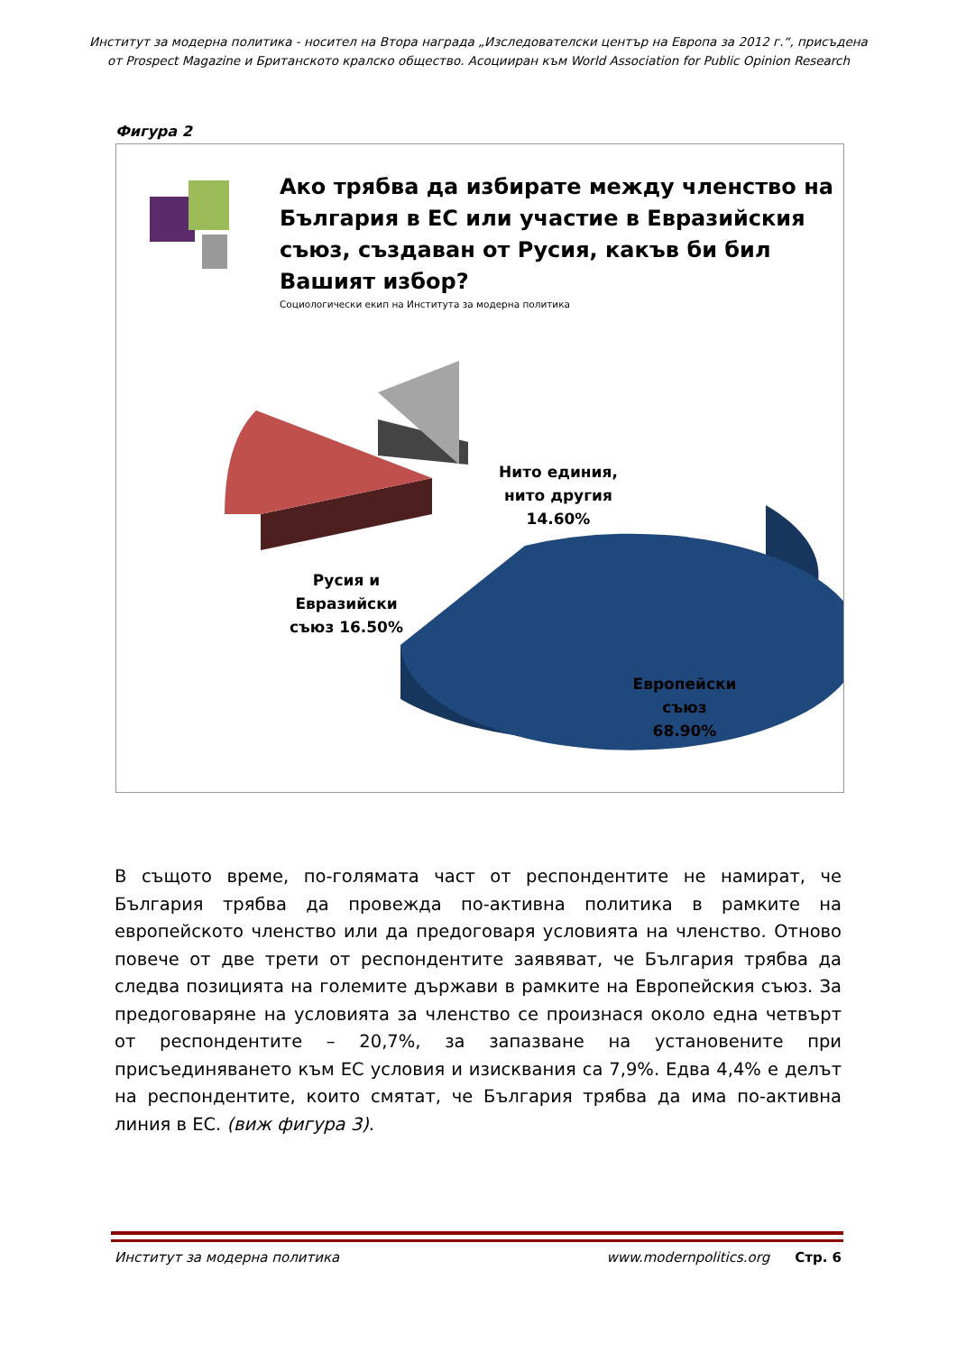Институт за модерна политика - носител на Втора награда „Изследователски център на Европа за 2012 г.“, присъдена от Prospect Magazine и Британското кралско общество. Асоцииран към World Association for Public Opinion Research
Фигура 2
Ако трябва да избирате между членство на България в ЕС или участие в Евразийския съюз, създаван от Русия, какъв би бил Вашият избор?
Социологически екип на Института за модерна политика
Нито единия,
нито другия
14.60%
Русия и
Евразийски
съюз 16.50%
Европейски
съюз
68.90%
В същото време, по-голямата част от респондентите не намират, че България трябва да провежда по-активна политика в рамките на европейското членство или да предоговаря условията на членство. Отново повече от две трети от респондентите заявяват, че България трябва да следва позицията на големите държави в рамките на Европейския съюз. За предоговаряне на условията за членство се произнася около една четвърт от респондентите – 20,7%, за запазване на установените при присъединяването към ЕС условия и изисквания са 7,9%. Едва 4,4% е делът на респондентите, които смятат, че България трябва да има по-активна линия в ЕС. (виж фигура 3).
Институт за модерна политика www.modernpolitics.org Стр. 6